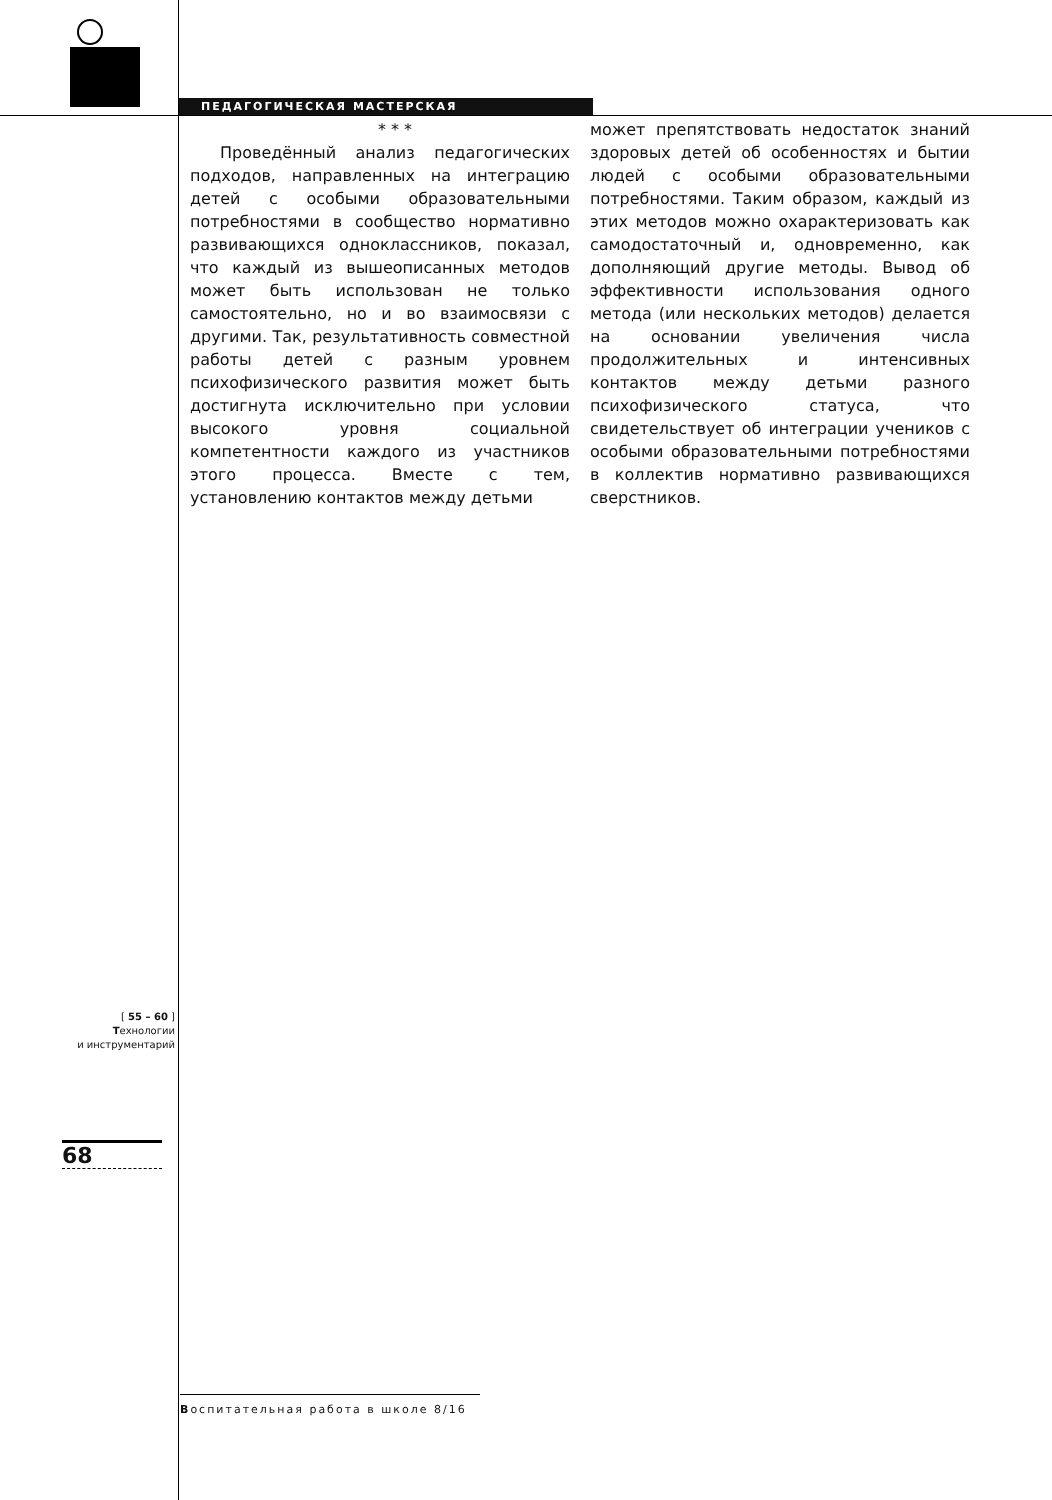ПЕДАГОГИЧЕСКАЯ МАСТЕРСКАЯ
* * *
Проведённый анализ педагогических подходов, направленных на интеграцию детей с особыми образовательными потребностями в сообщество нормативно развивающихся одноклассников, показал, что каждый из вышеописанных методов может быть использован не только самостоятельно, но и во взаимосвязи с другими. Так, результативность совместной работы детей с разным уровнем психофизического развития может быть достигнута исключительно при условии высокого уровня социальной компетентности каждого из участников этого процесса. Вместе с тем, установлению контактов между детьми
может препятствовать недостаток знаний здоровых детей об особенностях и бытии людей с особыми образовательными потребностями. Таким образом, каждый из этих методов можно охарактеризовать как самодостаточный и, одновременно, как дополняющий другие методы. Вывод об эффективности использования одного метода (или нескольких методов) делается на основании увеличения числа продолжительных и интенсивных контактов между детьми разного психофизического статуса, что свидетельствует об интеграции учеников с особыми образовательными потребностями в коллектив нормативно развивающихся сверстников.
[ 55 – 60 ]
Технологии
и инструментарий
68
Воспитательная работа в школе 8/16